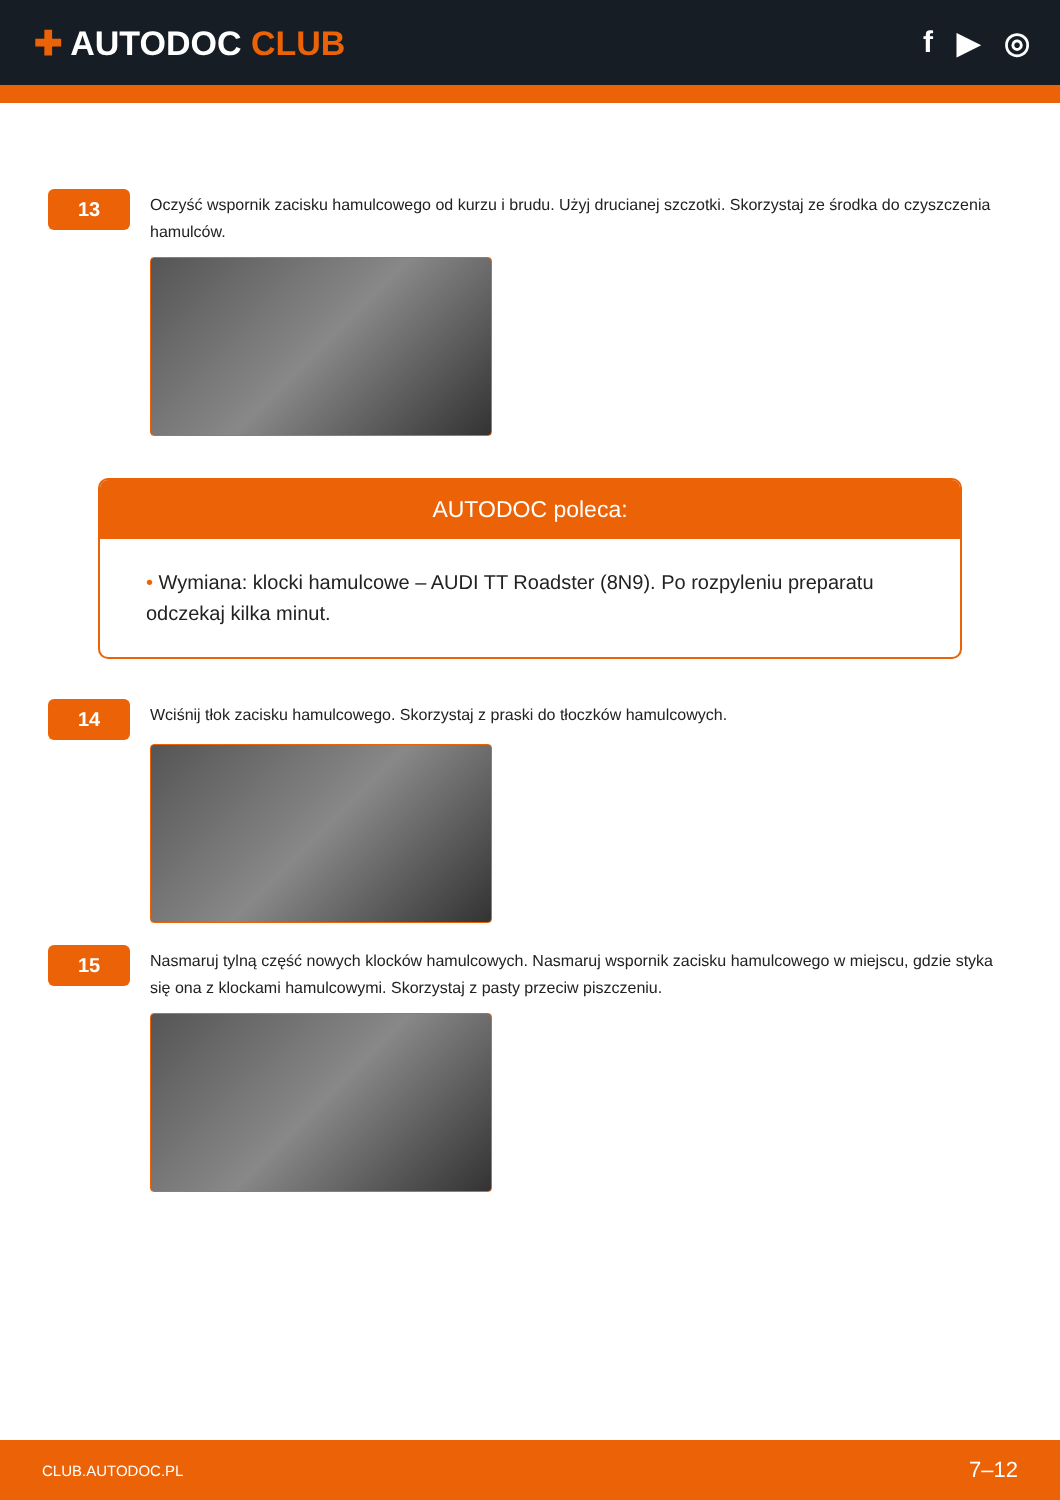✚ AUTODOC CLUB f ▶ ◎
13
Oczyść wspornik zacisku hamulcowego od kurzu i brudu. Użyj drucianej szczotki. Skorzystaj ze środka do czyszczenia hamulców.
AUTODOC poleca:
• Wymiana: klocki hamulcowe – AUDI TT Roadster (8N9). Po rozpyleniu preparatu odczekaj kilka minut.
14
Wciśnij tłok zacisku hamulcowego. Skorzystaj z praski do tłoczków hamulcowych.
15
Nasmaruj tylną część nowych klocków hamulcowych. Nasmaruj wspornik zacisku hamulcowego w miejscu, gdzie styka się ona z klockami hamulcowymi. Skorzystaj z pasty przeciw piszczeniu.
CLUB.AUTODOC.PL 7–12